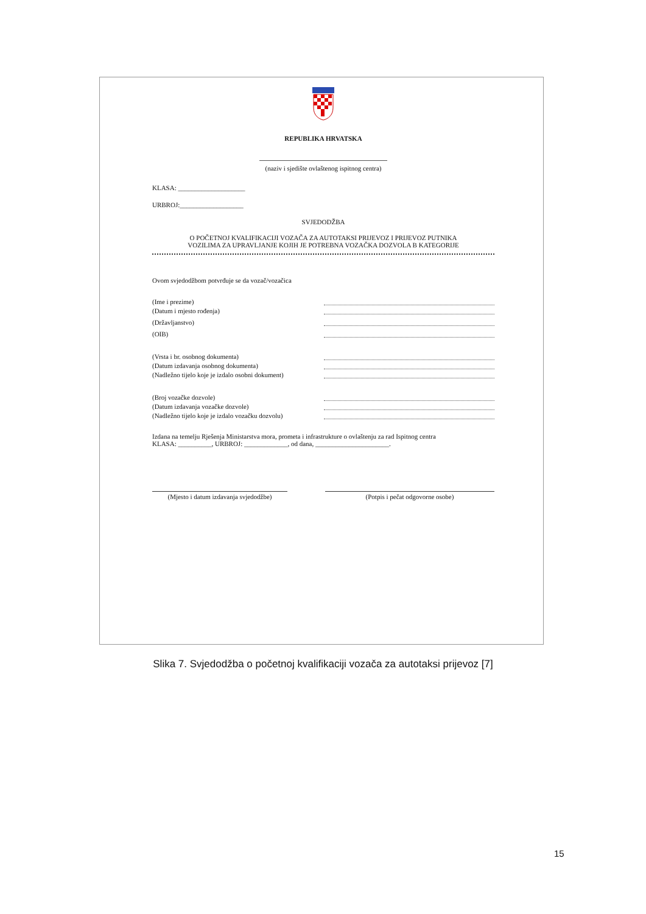REPUBLIKA HRVATSKA
(naziv i sjedište ovlaštenog ispitnog centra)
KLASA: ____________________
URBROJ:___________________
SVJEDODŽBA
O POČETNOJ KVALIFIKACIJI VOZAČA ZA AUTOTAKSI PRIJEVOZ I PRIJEVOZ PUTNIKA
VOZILIMA ZA UPRAVLJANJE KOJIH JE POTREBNA VOZAČKA DOZVOLA B KATEGORIJE
Ovom svjedodžbom potvrđuje se da vozač/vozačica
(Ime i prezime)
(Datum i mjesto rođenja)
(Državljanstvo)
(OIB)
(Vrsta i br. osobnog dokumenta)
(Datum izdavanja osobnog dokumenta)
(Nadležno tijelo koje je izdalo osobni dokument)
(Broj vozačke dozvole)
(Datum izdavanja vozačke dozvole)
(Nadležno tijelo koje je izdalo vozačku dozvolu)
Izdana na temelju Rješenja Ministarstva mora, prometa i infrastrukture o ovlaštenju za rad Ispitnog centra
KLASA: __________, URBROJ: _____________, od dana, ______________________.
(Mjesto i datum izdavanja svjedodžbe)
(Potpis i pečat odgovorne osobe)
Slika 7. Svjedodžba o početnoj kvalifikaciji vozača za autotaksi prijevoz [7]
15